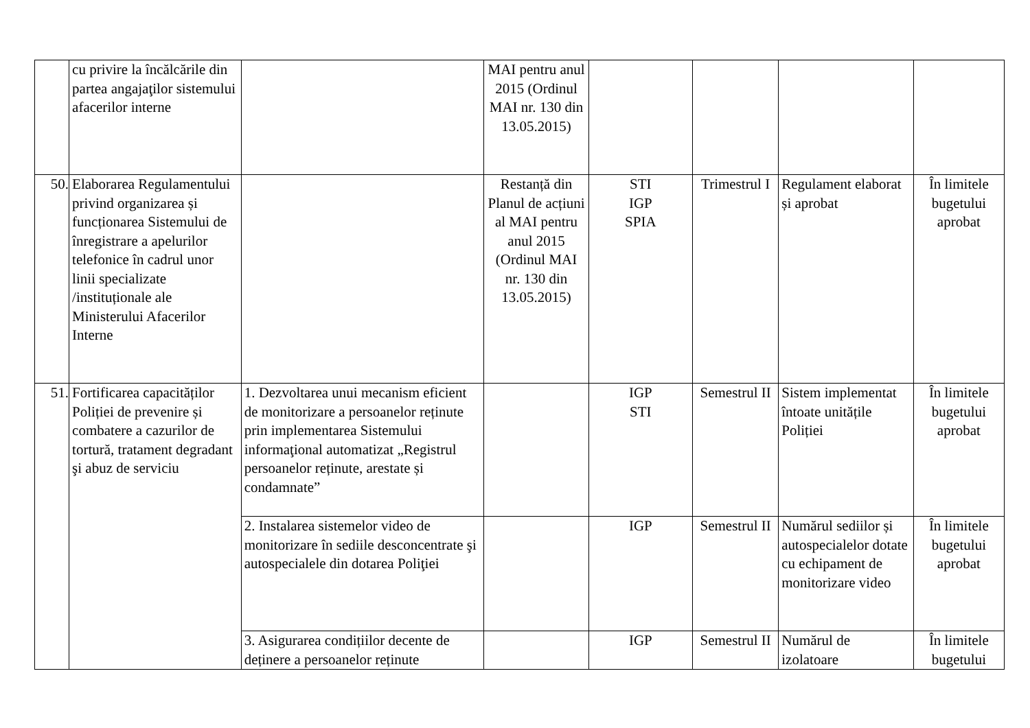| | cu privire la încălcările din partea angajaţilor sistemului afacerilor interne | | MAI pentru anul 2015 (Ordinul MAI nr. 130 din 13.05.2015) | | | | |
| 50. | Elaborarea Regulamentului privind organizarea și funcționarea Sistemului de înregistrare a apelurilor telefonice în cadrul unor linii specializate /instituționale ale Ministerului Afacerilor Interne | | Restanță din Planul de acțiuni al MAI pentru anul 2015 (Ordinul MAI nr. 130 din 13.05.2015) | STI IGP SPIA | Trimestrul I | Regulament elaborat și aprobat | În limitele bugetului aprobat |
| 51. | Fortificarea capacităților Poliției de prevenire și combatere a cazurilor de tortură, tratament degradant şi abuz de serviciu | 1. Dezvoltarea unui mecanism eficient de monitorizare a persoanelor reținute prin implementarea Sistemului informaţional automatizat „Registrul persoanelor reținute, arestate și condamnate” | | IGP STI | Semestrul II | Sistem implementat întoate unitățile Poliției | În limitele bugetului aprobat |
| | | 2. Instalarea sistemelor video de monitorizare în sediile desconcentrate şi autospecialele din dotarea Poliţiei | | IGP | Semestrul II | Numărul sediilor și autospecialelor dotate cu echipament de monitorizare video | În limitele bugetului aprobat |
| | | 3. Asigurarea condițiilor decente de deținere a persoanelor reținute | | IGP | Semestrul II | Numărul de izolatoare | În limitele bugetului |